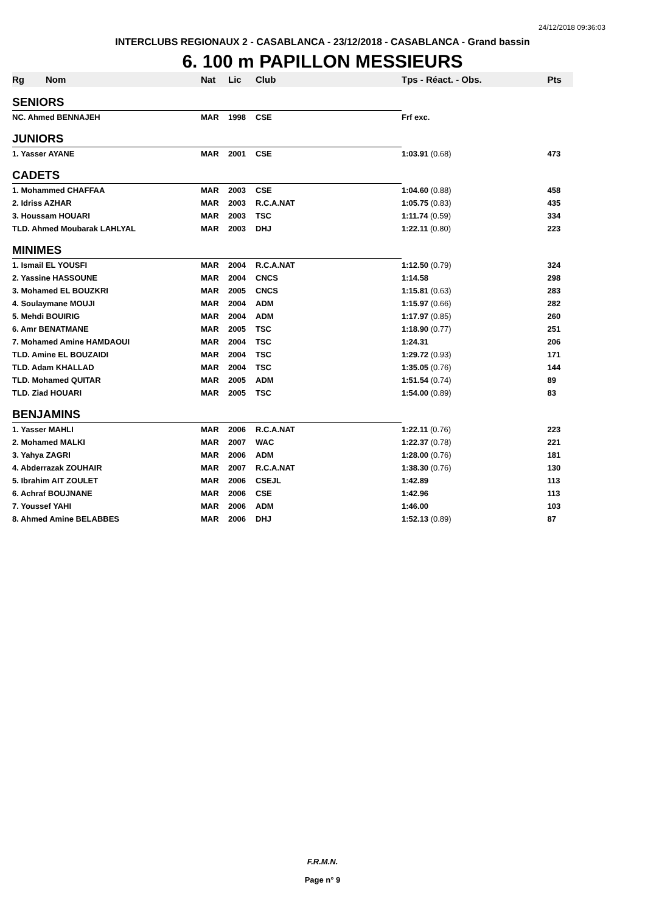24/12/2018 09:36:03
INTERCLUBS REGIONAUX 2 - CASABLANCA - 23/12/2018 - CASABLANCA - Grand bassin
6. 100 m PAPILLON MESSIEURS
| Rg | Nom | Nat | Lic | Club | Tps - Réact. - Obs. | Pts |
| --- | --- | --- | --- | --- | --- | --- |
| SENIORS | | | | | | |
| NC. Ahmed BENNAJEH | | MAR | 1998 | CSE | Frf exc. | |
| JUNIORS | | | | | | |
| 1. Yasser AYANE | | MAR | 2001 | CSE | 1:03.91 (0.68) | 473 |
| CADETS | | | | | | |
| 1. Mohammed CHAFFAA | | MAR | 2003 | CSE | 1:04.60 (0.88) | 458 |
| 2. Idriss AZHAR | | MAR | 2003 | R.C.A.NAT | 1:05.75 (0.83) | 435 |
| 3. Houssam HOUARI | | MAR | 2003 | TSC | 1:11.74 (0.59) | 334 |
| TLD. Ahmed Moubarak LAHLYAL | | MAR | 2003 | DHJ | 1:22.11 (0.80) | 223 |
| MINIMES | | | | | | |
| 1. Ismail EL YOUSFI | | MAR | 2004 | R.C.A.NAT | 1:12.50 (0.79) | 324 |
| 2. Yassine HASSOUNE | | MAR | 2004 | CNCS | 1:14.58 | 298 |
| 3. Mohamed EL BOUZKRI | | MAR | 2005 | CNCS | 1:15.81 (0.63) | 283 |
| 4. Soulaymane MOUJI | | MAR | 2004 | ADM | 1:15.97 (0.66) | 282 |
| 5. Mehdi BOUIRIG | | MAR | 2004 | ADM | 1:17.97 (0.85) | 260 |
| 6. Amr BENATMANE | | MAR | 2005 | TSC | 1:18.90 (0.77) | 251 |
| 7. Mohamed Amine HAMDAOUI | | MAR | 2004 | TSC | 1:24.31 | 206 |
| TLD. Amine EL BOUZAIDI | | MAR | 2004 | TSC | 1:29.72 (0.93) | 171 |
| TLD. Adam KHALLAD | | MAR | 2004 | TSC | 1:35.05 (0.76) | 144 |
| TLD. Mohamed QUITAR | | MAR | 2005 | ADM | 1:51.54 (0.74) | 89 |
| TLD. Ziad HOUARI | | MAR | 2005 | TSC | 1:54.00 (0.89) | 83 |
| BENJAMINS | | | | | | |
| 1. Yasser MAHLI | | MAR | 2006 | R.C.A.NAT | 1:22.11 (0.76) | 223 |
| 2. Mohamed MALKI | | MAR | 2007 | WAC | 1:22.37 (0.78) | 221 |
| 3. Yahya ZAGRI | | MAR | 2006 | ADM | 1:28.00 (0.76) | 181 |
| 4. Abderrazak ZOUHAIR | | MAR | 2007 | R.C.A.NAT | 1:38.30 (0.76) | 130 |
| 5. Ibrahim AIT ZOULET | | MAR | 2006 | CSEJL | 1:42.89 | 113 |
| 6. Achraf BOUJNANE | | MAR | 2006 | CSE | 1:42.96 | 113 |
| 7. Youssef YAHI | | MAR | 2006 | ADM | 1:46.00 | 103 |
| 8. Ahmed Amine BELABBES | | MAR | 2006 | DHJ | 1:52.13 (0.89) | 87 |
F.R.M.N.
Page n° 9